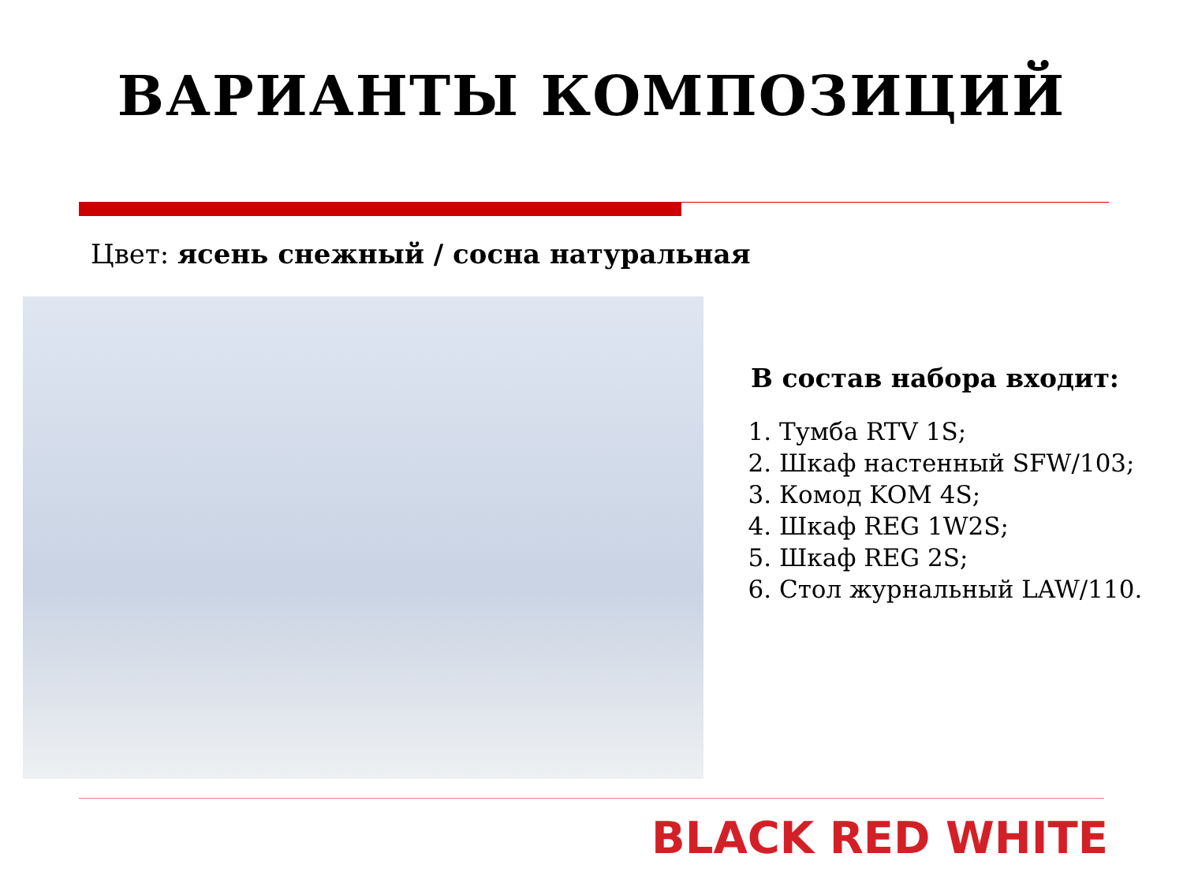ВАРИАНТЫ КОМПОЗИЦИЙ
Цвет: ясень снежный / сосна натуральная
В состав набора входит:
1. Тумба RTV 1S;
2. Шкаф настенный SFW/103;
3. Комод KOM 4S;
4. Шкаф REG 1W2S;
5. Шкаф REG 2S;
6. Стол журнальный LAW/110.
BLACK RED WHITE